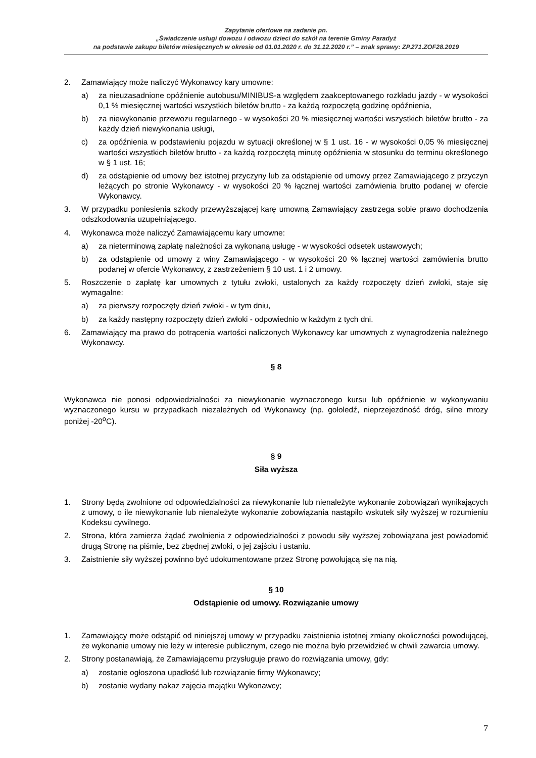Zapytanie ofertowe na zadanie pn.
„Świadczenie usługi dowozu i odwozu dzieci do szkół na terenie Gminy Paradyż
na podstawie zakupu biletów miesięcznych w okresie od 01.01.2020 r. do 31.12.2020 r.” – znak sprawy: ZP.271.ZOF28.2019
2. Zamawiający może naliczyć Wykonawcy kary umowne:
a) za nieuzasadnione opóźnienie autobusu/MINIBUS-a względem zaakceptowanego rozkładu jazdy - w wysokości 0,1 % miesięcznej wartości wszystkich biletów brutto - za każdą rozpoczętą godzinę opóźnienia,
b) za niewykonanie przewozu regularnego - w wysokości 20 % miesięcznej wartości wszystkich biletów brutto - za każdy dzień niewykonania usługi,
c) za opóźnienia w podstawieniu pojazdu w sytuacji określonej w § 1 ust. 16 - w wysokości 0,05 % miesięcznej wartości wszystkich biletów brutto - za każdą rozpoczętą minutę opóźnienia w stosunku do terminu określonego w § 1 ust. 16;
d) za odstąpienie od umowy bez istotnej przyczyny lub za odstąpienie od umowy przez Zamawiającego z przyczyn leżących po stronie Wykonawcy - w wysokości 20 % łącznej wartości zamówienia brutto podanej w ofercie Wykonawcy.
3. W przypadku poniesienia szkody przewyższającej karę umowną Zamawiający zastrzega sobie prawo dochodzenia odszkodowania uzupełniającego.
4. Wykonawca może naliczyć Zamawiającemu kary umowne:
a) za nieterminową zapłatę należności za wykonaną usługę - w wysokości odsetek ustawowych;
b) za odstąpienie od umowy z winy Zamawiającego - w wysokości 20 % łącznej wartości zamówienia brutto podanej w ofercie Wykonawcy, z zastrzeżeniem § 10 ust. 1 i 2 umowy.
5. Roszczenie o zapłatę kar umownych z tytułu zwłoki, ustalonych za każdy rozpoczęty dzień zwłoki, staje się wymagalne:
a) za pierwszy rozpoczęty dzień zwłoki - w tym dniu,
b) za każdy następny rozpoczęty dzień zwłoki - odpowiednio w każdym z tych dni.
6. Zamawiający ma prawo do potrącenia wartości naliczonych Wykonawcy kar umownych z wynagrodzenia należnego Wykonawcy.
§ 8
Wykonawca nie ponosi odpowiedzialności za niewykonanie wyznaczonego kursu lub opóźnienie w wykonywaniu wyznaczonego kursu w przypadkach niezależnych od Wykonawcy (np. gołoledź, nieprzejezdność dróg, silne mrozy poniżej -20<sup>o</sup>C).
§ 9
Siła wyższa
1. Strony będą zwolnione od odpowiedzialności za niewykonanie lub nienależyte wykonanie zobowiązań wynikających z umowy, o ile niewykonanie lub nienależyte wykonanie zobowiązania nastąpiło wskutek siły wyższej w rozumieniu Kodeksu cywilnego.
2. Strona, która zamierza żądać zwolnienia z odpowiedzialności z powodu siły wyższej zobowiązana jest powiadomić drugą Stronę na piśmie, bez zbędnej zwłoki, o jej zajściu i ustaniu.
3. Zaistnienie siły wyższej powinno być udokumentowane przez Stronę powołującą się na nią.
§ 10
Odstąpienie od umowy. Rozwiązanie umowy
1. Zamawiający może odstąpić od niniejszej umowy w przypadku zaistnienia istotnej zmiany okoliczności powodującej, że wykonanie umowy nie leży w interesie publicznym, czego nie można było przewidzieć w chwili zawarcia umowy.
2. Strony postanawiają, że Zamawiającemu przysługuje prawo do rozwiązania umowy, gdy:
a) zostanie ogłoszona upadłość lub rozwiązanie firmy Wykonawcy;
b) zostanie wydany nakaz zajęcia majątku Wykonawcy;
7